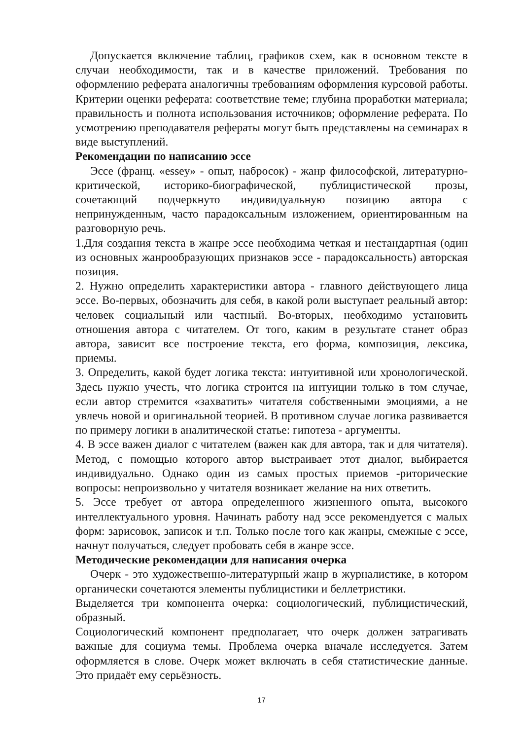Допускается включение таблиц, графиков схем, как в основном тексте в случаи необходимости, так и в качестве приложений. Требования по оформлению реферата аналогичны требованиям оформления курсовой работы. Критерии оценки реферата: соответствие теме; глубина проработки материала; правильность и полнота использования источников; оформление реферата. По усмотрению преподавателя рефераты могут быть представлены на семинарах в виде выступлений.
Рекомендации по написанию эссе
Эссе (франц. «essey» - опыт, набросок) - жанр философской, литературно-критической, историко-биографической, публицистической прозы, сочетающий подчеркнуто индивидуальную позицию автора с непринужденным, часто парадоксальным изложением, ориентированным на разговорную речь.
1.Для создания текста в жанре эссе необходима четкая и нестандартная (один из основных жанрообразующих признаков эссе - парадоксальность) авторская позиция.
2. Нужно определить характеристики автора - главного действующего лица эссе. Во-первых, обозначить для себя, в какой роли выступает реальный автор: человек социальный или частный. Во-вторых, необходимо установить отношения автора с читателем. От того, каким в результате станет образ автора, зависит все построение текста, его форма, композиция, лексика, приемы.
3. Определить, какой будет логика текста: интуитивной или хронологической. Здесь нужно учесть, что логика строится на интуиции только в том случае, если автор стремится «захватить» читателя собственными эмоциями, а не увлечь новой и оригинальной теорией. В противном случае логика развивается по примеру логики в аналитической статье: гипотеза - аргументы.
4. В эссе важен диалог с читателем (важен как для автора, так и для читателя). Метод, с помощью которого автор выстраивает этот диалог, выбирается индивидуально. Однако один из самых простых приемов -риторические вопросы: непроизвольно у читателя возникает желание на них ответить.
5. Эссе требует от автора определенного жизненного опыта, высокого интеллектуального уровня. Начинать работу над эссе рекомендуется с малых форм: зарисовок, записок и т.п. Только после того как жанры, смежные с эссе, начнут получаться, следует пробовать себя в жанре эссе.
Методические рекомендации для написания очерка
Очерк - это художественно-литературный жанр в журналистике, в котором органически сочетаются элементы публицистики и беллетристики.
Выделяется три компонента очерка: социологический, публицистический, образный.
Социологический компонент предполагает, что очерк должен затрагивать важные для социума темы. Проблема очерка вначале исследуется. Затем оформляется в слове. Очерк может включать в себя статистические данные. Это придаёт ему серьёзность.
17